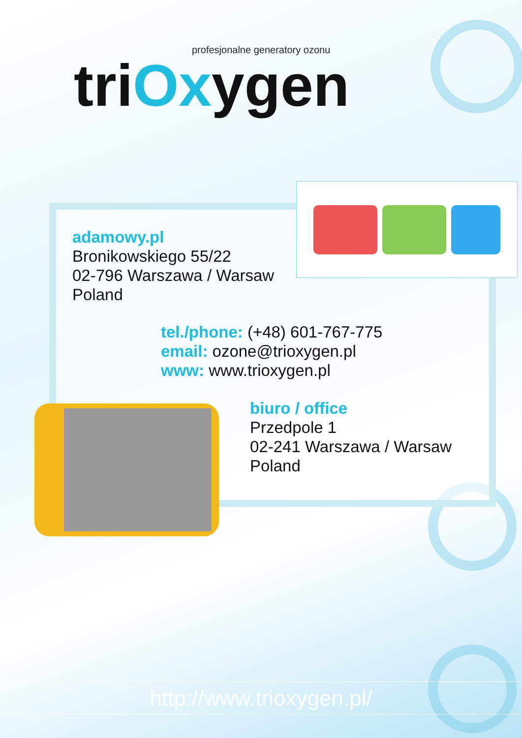profesjonalne generatory ozonu
triOxygen
adamowy.pl
Bronikowskiego 55/22
02-796 Warszawa / Warsaw
Poland
tel./phone: (+48) 601-767-775
email: ozone@trioxygen.pl
www: www.trioxygen.pl
biuro / office
Przedpole 1
02-241 Warszawa / Warsaw
Poland
http://www.trioxygen.pl/